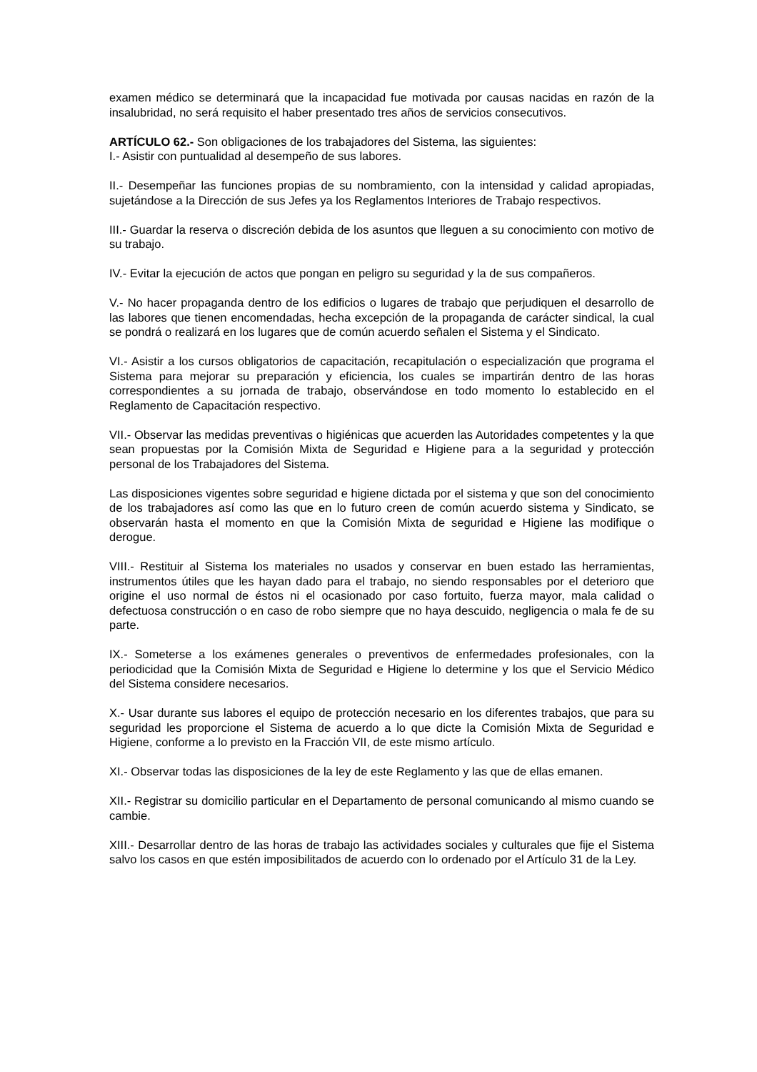examen médico se determinará que la incapacidad fue motivada por causas nacidas en razón de la insalubridad, no será requisito el haber presentado tres años de servicios consecutivos.
ARTÍCULO 62.- Son obligaciones de los trabajadores del Sistema, las siguientes:
I.- Asistir con puntualidad al desempeño de sus labores.
II.- Desempeñar las funciones propias de su nombramiento, con la intensidad y calidad apropiadas, sujetándose a la Dirección de sus Jefes ya los Reglamentos Interiores de Trabajo respectivos.
III.- Guardar la reserva o discreción debida de los asuntos que lleguen a su conocimiento con motivo de su trabajo.
IV.- Evitar la ejecución de actos que pongan en peligro su seguridad y la de sus compañeros.
V.- No hacer propaganda dentro de los edificios o lugares de trabajo que perjudiquen el desarrollo de las labores que tienen encomendadas, hecha excepción de la propaganda de carácter sindical, la cual se pondrá o realizará en los lugares que de común acuerdo señalen el Sistema y el Sindicato.
VI.- Asistir a los cursos obligatorios de capacitación, recapitulación o especialización que programa el Sistema para mejorar su preparación y eficiencia, los cuales se impartirán dentro de las horas correspondientes a su jornada de trabajo, observándose en todo momento lo establecido en el Reglamento de Capacitación respectivo.
VII.- Observar las medidas preventivas o higiénicas que acuerden las Autoridades competentes y la que sean propuestas por la Comisión Mixta de Seguridad e Higiene para a la seguridad y protección personal de los Trabajadores del Sistema.
Las disposiciones vigentes sobre seguridad e higiene dictada por el sistema y que son del conocimiento de los trabajadores así como las que en lo futuro creen de común acuerdo sistema y Sindicato, se observarán hasta el momento en que la Comisión Mixta de seguridad e Higiene las modifique o derogue.
VIII.- Restituir al Sistema los materiales no usados y conservar en buen estado las herramientas, instrumentos útiles que les hayan dado para el trabajo, no siendo responsables por el deterioro que origine el uso normal de éstos ni el ocasionado por caso fortuito, fuerza mayor, mala calidad o defectuosa construcción o en caso de robo siempre que no haya descuido, negligencia o mala fe de su parte.
IX.- Someterse a los exámenes generales o preventivos de enfermedades profesionales, con la periodicidad que la Comisión Mixta de Seguridad e Higiene lo determine y los que el Servicio Médico del Sistema considere necesarios.
X.- Usar durante sus labores el equipo de protección necesario en los diferentes trabajos, que para su seguridad les proporcione el Sistema de acuerdo a lo que dicte la Comisión Mixta de Seguridad e Higiene, conforme a lo previsto en la Fracción VII, de este mismo artículo.
XI.- Observar todas las disposiciones de la ley de este Reglamento y las que de ellas emanen.
XII.- Registrar su domicilio particular en el Departamento de personal comunicando al mismo cuando se cambie.
XIII.- Desarrollar dentro de las horas de trabajo las actividades sociales y culturales que fije el Sistema salvo los casos en que estén imposibilitados de acuerdo con lo ordenado por el Artículo 31 de la Ley.